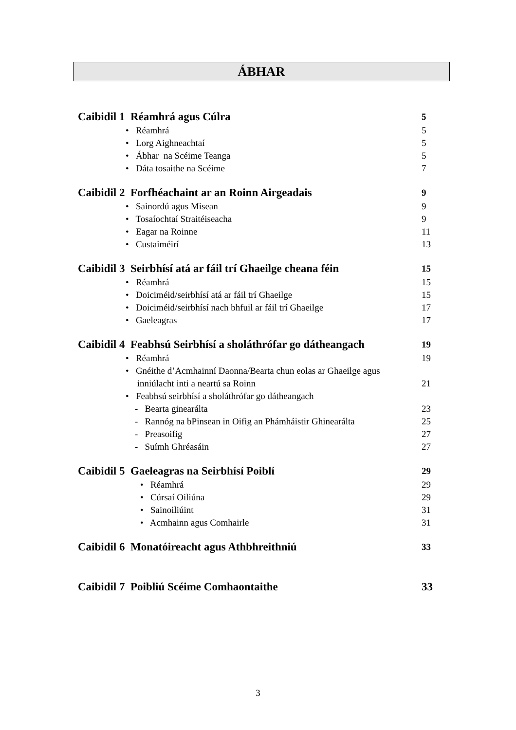ÁBHAR
Caibidil 1 Réamhrá agus Cúlra 5
• Réamhrá 5
• Lorg Aighneachtaí 5
• Ábhar na Scéime Teanga 5
• Dáta tosaithe na Scéime 7
Caibidil 2 Forfhéachaint ar an Roinn Airgeadais 9
• Sainordú agus Misean 9
• Tosaíochtaí Straitéiseacha 9
• Eagar na Roinne 11
• Custaiméirí 13
Caibidil 3 Seirbhísí atá ar fáil trí Ghaeilge cheana féin 15
• Réamhrá 15
• Doiciméid/seirbhísí atá ar fáil trí Ghaeilge 15
• Doiciméid/seirbhísí nach bhfuil ar fáil trí Ghaeilge 17
• Gaeleagras 17
Caibidil 4 Feabhsú Seirbhísí a sholáthrófar go dátheangach 19
• Réamhrá 19
• Gnéithe d’Acmhainní Daonna/Bearta chun eolas ar Ghaeilge agus
inniúlacht inti a neartú sa Roinn
21
• Feabhsú seirbhísí a sholáthrófar go dátheangach
- Bearta ginearálta 23
- Rannóg na bPinsean in Oifig an Phámháistir Ghinearálta 25
- Preasoifig 27
- Suímh Ghréasáin 27
Caibidil 5 Gaeleagras na Seirbhísí Poiblí 29
• Réamhrá 29
• Cúrsaí Oiliúna 29
• Sainoiliúint 31
• Acmhainn agus Comhairle 31
Caibidil 6 Monatóireacht agus Athbhreithniú 33
Caibidil 7 Poibliú Scéime Comhaontaithe 33
3